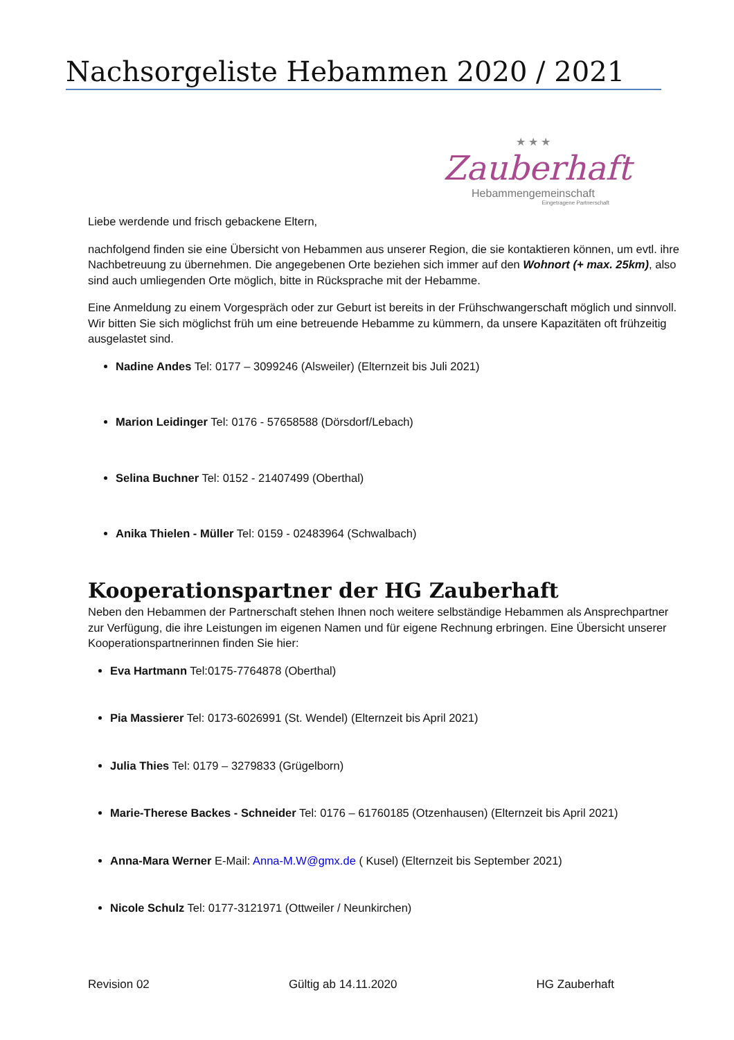Nachsorgeliste Hebammen 2020 / 2021
★ ★ ★
Zauberhaft
Hebammengemeinschaft
Eingetragene Partnerschaft
Liebe werdende und frisch gebackene Eltern,
nachfolgend finden sie eine Übersicht von Hebammen aus unserer Region, die sie kontaktieren können, um evtl. ihre Nachbetreuung zu übernehmen. Die angegebenen Orte beziehen sich immer auf den Wohnort (+ max. 25km), also sind auch umliegenden Orte möglich, bitte in Rücksprache mit der Hebamme.
Eine Anmeldung zu einem Vorgespräch oder zur Geburt ist bereits in der Frühschwangerschaft möglich und sinnvoll. Wir bitten Sie sich möglichst früh um eine betreuende Hebamme zu kümmern, da unsere Kapazitäten oft frühzeitig ausgelastet sind.
Nadine Andes Tel: 0177 – 3099246 (Alsweiler) (Elternzeit bis Juli 2021)
Marion Leidinger Tel: 0176 - 57658588 (Dörsdorf/Lebach)
Selina Buchner Tel: 0152 - 21407499 (Oberthal)
Anika Thielen - Müller Tel: 0159 - 02483964 (Schwalbach)
Kooperationspartner der HG Zauberhaft
Neben den Hebammen der Partnerschaft stehen Ihnen noch weitere selbständige Hebammen als Ansprechpartner zur Verfügung, die ihre Leistungen im eigenen Namen und für eigene Rechnung erbringen. Eine Übersicht unserer Kooperationspartnerinnen finden Sie hier:
Eva Hartmann Tel:0175-7764878 (Oberthal)
Pia Massierer Tel: 0173-6026991 (St. Wendel) (Elternzeit bis April 2021)
Julia Thies Tel: 0179 – 3279833 (Grügelborn)
Marie-Therese Backes - Schneider Tel: 0176 – 61760185 (Otzenhausen) (Elternzeit bis April 2021)
Anna-Mara Werner E-Mail: Anna-M.W@gmx.de ( Kusel) (Elternzeit bis September 2021)
Nicole Schulz Tel: 0177-3121971 (Ottweiler / Neunkirchen)
Revision 02 Gültig ab 14.11.2020 HG Zauberhaft